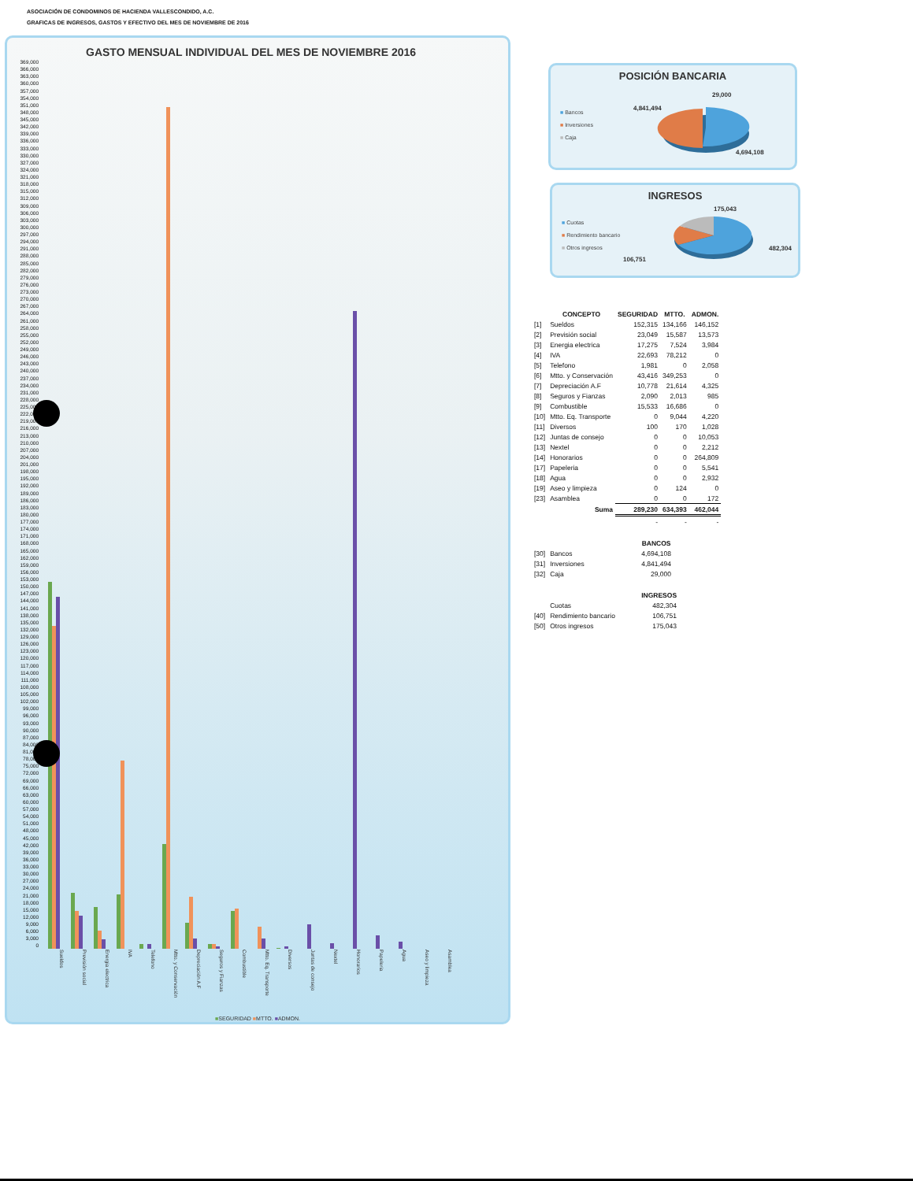ASOCIACIÓN DE CONDOMINOS DE HACIENDA VALLESCONDIDO, A.C.
GRAFICAS DE INGRESOS, GASTOS Y EFECTIVO DEL MES DE NOVIEMBRE DE 2016
GASTO MENSUAL INDIVIDUAL DEL MES DE NOVIEMBRE 2016
369,000
366,000
363,000
360,000
357,000
354,000
351,000
348,000
345,000
342,000
339,000
336,000
333,000
330,000
327,000
324,000
321,000
318,000
315,000
312,000
309,000
306,000
303,000
300,000
297,000
294,000
291,000
288,000
285,000
282,000
279,000
276,000
273,000
270,000
267,000
264,000
261,000
258,000
255,000
252,000
249,000
246,000
243,000
240,000
237,000
234,000
231,000
228,000
225,000
222,000
219,000
216,000
213,000
210,000
207,000
204,000
201,000
198,000
195,000
192,000
189,000
186,000
183,000
180,000
177,000
174,000
171,000
168,000
165,000
162,000
159,000
156,000
153,000
150,000
147,000
144,000
141,000
138,000
135,000
132,000
129,000
126,000
123,000
120,000
117,000
114,000
111,000
108,000
105,000
102,000
99,000
96,000
93,000
90,000
87,000
84,000
81,000
78,000
75,000
72,000
69,000
66,000
63,000
60,000
57,000
54,000
51,000
48,000
45,000
42,000
39,000
36,000
33,000
30,000
27,000
24,000
21,000
18,000
15,000
12,000
9,000
6,000
3,000
0
Sueldos
Previsión social
Energia electrica
IVA
Telefono
Mtto. y Conservación
Depreciación A.F
Seguros y Fianzas
Combustible
Mtto. Eq. Transporte
Diversos
Juntas de consejo
Nextel
Honorarios
Papeleria
Agua
Aseo y limpieza
Asamblea
■SEGURIDAD ■MTTO. ■ADMON.
POSICIÓN BANCARIA
■ Bancos
■ Inversiones
■ Caja
4,841,494
29,000
4,694,108
INGRESOS
■ Cuotas
■ Rendimiento bancario
■ Otros ingresos
175,043
482,304
106,751
| | CONCEPTO | SEGURIDAD | MTTO. | ADMON. |
| --- | --- | --- | --- | --- |
| [1] | Sueldos | 152,315 | 134,166 | 146,152 |
| [2] | Previsión social | 23,049 | 15,587 | 13,573 |
| [3] | Energia electrica | 17,275 | 7,524 | 3,984 |
| [4] | IVA | 22,693 | 78,212 | 0 |
| [5] | Telefono | 1,981 | 0 | 2,058 |
| [6] | Mtto. y Conservación | 43,416 | 349,253 | 0 |
| [7] | Depreciación A.F | 10,778 | 21,614 | 4,325 |
| [8] | Seguros y Fianzas | 2,090 | 2,013 | 985 |
| [9] | Combustible | 15,533 | 16,686 | 0 |
| [10] | Mtto. Eq. Transporte | 0 | 9,044 | 4,220 |
| [11] | Diversos | 100 | 170 | 1,028 |
| [12] | Juntas de consejo | 0 | 0 | 10,053 |
| [13] | Nextel | 0 | 0 | 2,212 |
| [14] | Honorarios | 0 | 0 | 264,809 |
| [17] | Papeleria | 0 | 0 | 5,541 |
| [18] | Agua | 0 | 0 | 2,932 |
| [19] | Aseo y limpieza | 0 | 124 | 0 |
| [23] | Asamblea | 0 | 0 | 172 |
| | Suma | 289,230 | 634,393 | 462,044 |
| | | - | - | - |
| | | BANCOS |
| --- | --- | --- |
| [30] | Bancos | 4,694,108 |
| [31] | Inversiones | 4,841,494 |
| [32] | Caja | 29,000 |
| | | INGRESOS |
| --- | --- | --- |
| | Cuotas | 482,304 |
| [40] | Rendimiento bancario | 106,751 |
| [50] | Otros ingresos | 175,043 |